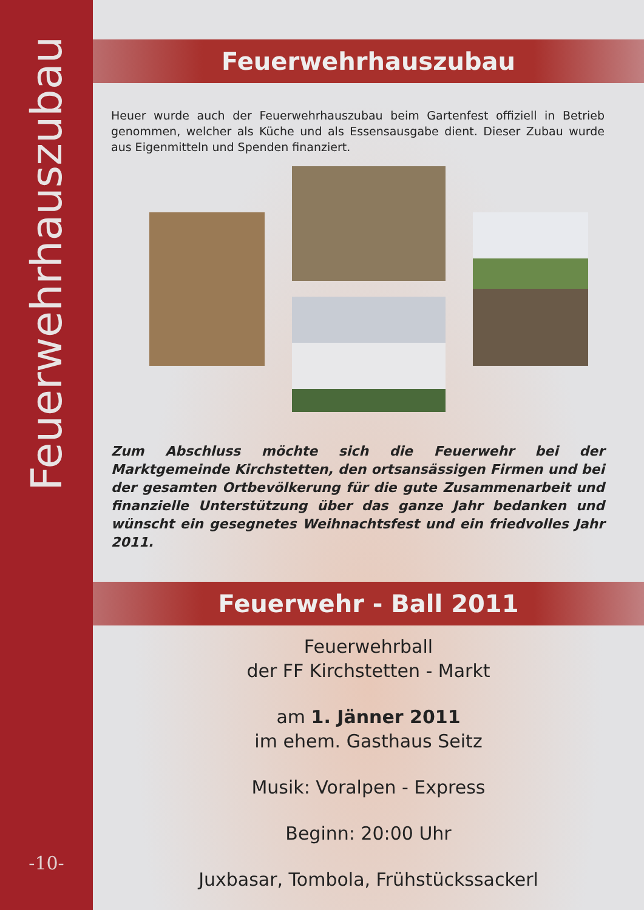Feuerwehrhauszubau
-10-
Feuerwehrhauszubau
Heuer wurde auch der Feuerwehrhauszubau beim Gartenfest offiziell in Betrieb genommen, welcher als Küche und als Essensausgabe dient. Dieser Zubau wurde aus Eigenmitteln und Spenden finanziert.
Zum Abschluss möchte sich die Feuerwehr bei der Marktgemeinde Kirchstetten, den ortsansässigen Firmen und bei der gesamten Ortbevölkerung für die gute Zusammenarbeit und finanzielle Unterstützung über das ganze Jahr bedanken und wünscht ein gesegnetes Weihnachtsfest und ein friedvolles Jahr 2011.
Feuerwehr - Ball 2011
Feuerwehrball
der FF Kirchstetten - Markt
am 1. Jänner 2011
im ehem. Gasthaus Seitz
Musik: Voralpen - Express
Beginn: 20:00 Uhr
Juxbasar, Tombola, Frühstückssackerl